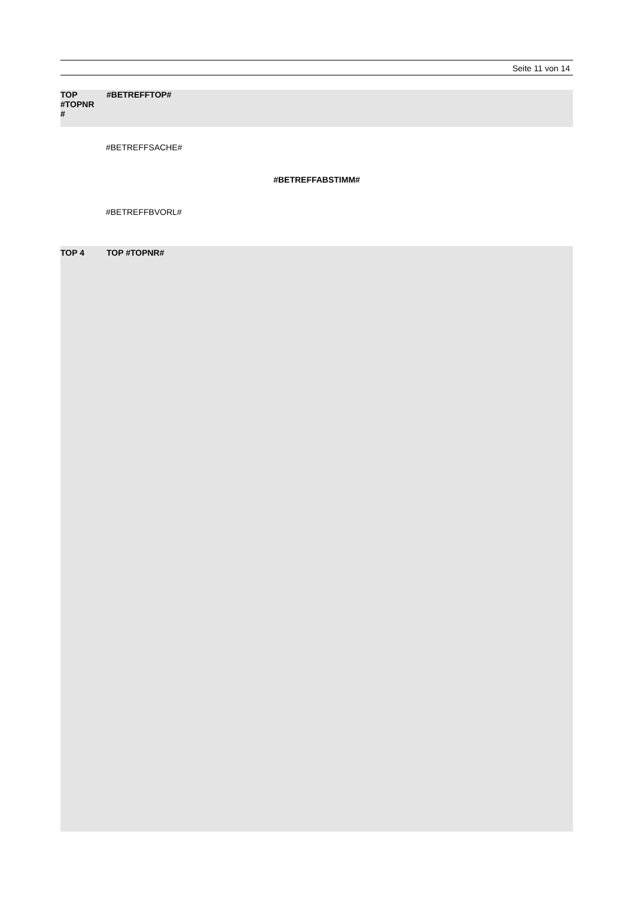Seite 11 von 14
TOP
#TOPNR
#
#BETREFFTOP#
#BETREFFSACHE#
#BETREFFABSTIMM#
#BETREFFBVORL#
TOP 4 TOP #TOPNR#